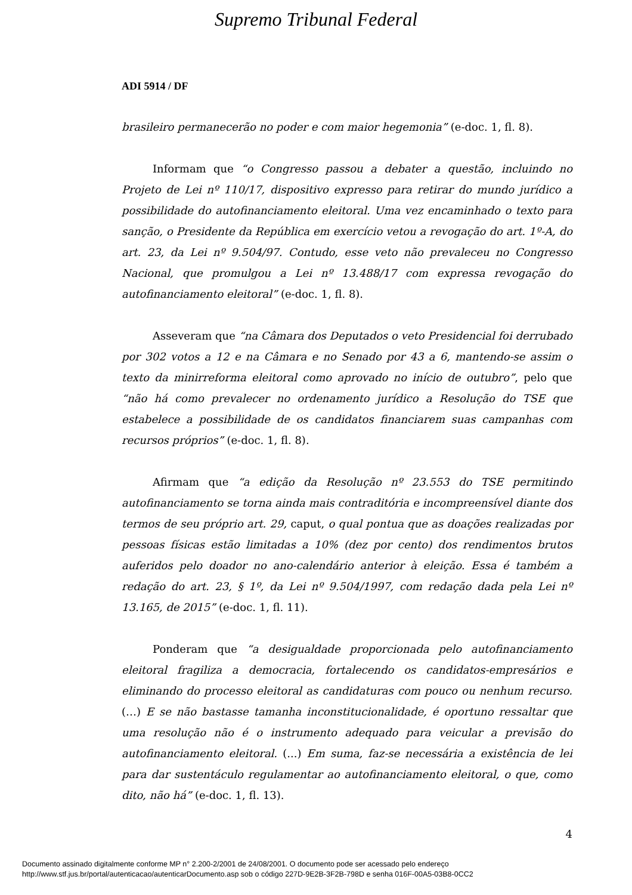Supremo Tribunal Federal
ADI 5914 / DF
brasileiro permanecerão no poder e com maior hegemonia” (e-doc. 1, fl. 8).
Informam que “o Congresso passou a debater a questão, incluindo no Projeto de Lei nº 110/17, dispositivo expresso para retirar do mundo jurídico a possibilidade do autofinanciamento eleitoral. Uma vez encaminhado o texto para sanção, o Presidente da República em exercício vetou a revogação do art. 1º-A, do art. 23, da Lei nº 9.504/97. Contudo, esse veto não prevaleceu no Congresso Nacional, que promulgou a Lei nº 13.488/17 com expressa revogação do autofinanciamento eleitoral” (e-doc. 1, fl. 8).
Asseveram que “na Câmara dos Deputados o veto Presidencial foi derrubado por 302 votos a 12 e na Câmara e no Senado por 43 a 6, mantendo-se assim o texto da minirreforma eleitoral como aprovado no início de outubro”, pelo que “não há como prevalecer no ordenamento jurídico a Resolução do TSE que estabelece a possibilidade de os candidatos financiarem suas campanhas com recursos próprios” (e-doc. 1, fl. 8).
Afirmam que “a edição da Resolução nº 23.553 do TSE permitindo autofinanciamento se torna ainda mais contraditória e incompreensível diante dos termos de seu próprio art. 29, caput, o qual pontua que as doações realizadas por pessoas físicas estão limitadas a 10% (dez por cento) dos rendimentos brutos auferidos pelo doador no ano-calendário anterior à eleição. Essa é também a redação do art. 23, § 1º, da Lei nº 9.504/1997, com redação dada pela Lei nº 13.165, de 2015” (e-doc. 1, fl. 11).
Ponderam que “a desigualdade proporcionada pelo autofinanciamento eleitoral fragiliza a democracia, fortalecendo os candidatos-empresários e eliminando do processo eleitoral as candidaturas com pouco ou nenhum recurso. (…) E se não bastasse tamanha inconstitucionalidade, é oportuno ressaltar que uma resolução não é o instrumento adequado para veicular a previsão do autofinanciamento eleitoral. (...) Em suma, faz-se necessária a existência de lei para dar sustentáculo regulamentar ao autofinanciamento eleitoral, o que, como dito, não há” (e-doc. 1, fl. 13).
4
Documento assinado digitalmente conforme MP n° 2.200-2/2001 de 24/08/2001. O documento pode ser acessado pelo endereço
http://www.stf.jus.br/portal/autenticacao/autenticarDocumento.asp sob o código 227D-9E2B-3F2B-798D e senha 016F-00A5-03B8-0CC2